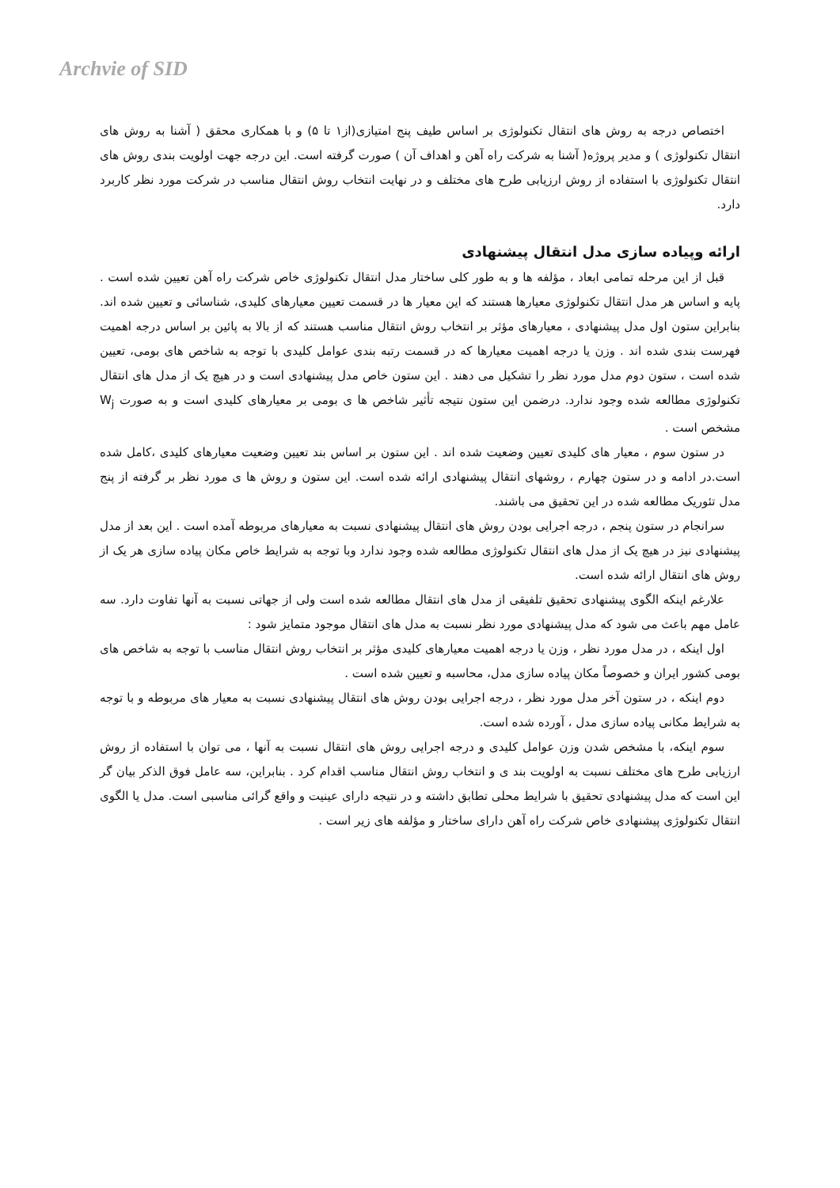Archvie of SID
اختصاص درجه به روش های انتقال تکنولوژی بر اساس طیف پنج امتیازی(از۱ تا ۵) و با همکاری محقق ( آشنا به روش های انتقال تکنولوژی ) و مدیر پروژه( آشنا به شرکت راه آهن و اهداف آن ) صورت گرفته است. این درجه جهت اولویت بندی روش های انتقال تکنولوژی با استفاده از روش ارزیابی طرح های مختلف و در نهایت انتخاب روش انتقال مناسب در شرکت مورد نظر کاربرد دارد.
ارائه وپیاده سازی مدل انتقال پیشنهادی
قبل از این مرحله تمامی ابعاد ، مؤلفه ها و به طور کلی ساختار مدل انتقال تکنولوژی خاص شرکت راه آهن تعیین شده است . پایه و اساس هر مدل انتقال تکنولوژی معیارها هستند که این معیار ها در قسمت تعیین معیارهای کلیدی، شناسائی و تعیین شده اند. بنابراین ستون اول مدل پیشنهادی ، معیارهای مؤثر بر انتخاب روش انتقال مناسب هستند که از بالا به پائین بر اساس درجه اهمیت فهرست بندی شده اند . وزن یا درجه اهمیت معیارها که در قسمت رتبه بندی عوامل کلیدی با توجه به شاخص های بومی، تعیین شده است ، ستون دوم مدل مورد نظر را تشکیل می دهند . این ستون خاص مدل پیشنهادی است و در هیچ یک از مدل های انتقال تکنولوژی مطالعه شده وجود ندارد. درضمن این ستون نتیجه تأثیر شاخص ها ی بومی بر معیارهای کلیدی است و به صورت W<sub>j</sub> مشخص است .
در ستون سوم ، معیار های کلیدی تعیین وضعیت شده اند . این ستون بر اساس بند تعیین وضعیت معیارهای کلیدی ،کامل شده است.در ادامه و در ستون چهارم ، روشهای انتقال پیشنهادی ارائه شده است. این ستون و روش ها ی مورد نظر بر گرفته از پنج مدل تئوریک مطالعه شده در این تحقیق می باشند.
سرانجام در ستون پنجم ، درجه اجرایی بودن روش های انتقال پیشنهادی نسبت به معیارهای مربوطه آمده است . این بعد از مدل پیشنهادی نیز در هیچ یک از مدل های انتقال تکنولوژی مطالعه شده وجود ندارد وبا توجه به شرایط خاص مکان پیاده سازی هر یک از روش های انتقال ارائه شده است.
علارغم اینکه الگوی پیشنهادی تحقیق تلفیقی از مدل های انتقال مطالعه شده است ولی از جهاتی نسبت به آنها تفاوت دارد. سه عامل مهم باعث می شود که مدل پیشنهادی مورد نظر نسبت به مدل های انتقال موجود متمایز شود :
اول اینکه ، در مدل مورد نظر ، وزن یا درجه اهمیت معیارهای کلیدی مؤثر بر انتخاب روش انتقال مناسب با توجه به شاخص های بومی کشور ایران و خصوصاً مکان پیاده سازی مدل، محاسبه و تعیین شده است .
دوم اینکه ، در ستون آخر مدل مورد نظر ، درجه اجرایی بودن روش های انتقال پیشنهادی نسبت به معیار های مربوطه و با توجه به شرایط مکانی پیاده سازی مدل ، آورده شده است.
سوم اینکه، با مشخص شدن وزن عوامل کلیدی و درجه اجرایی روش های انتقال نسبت به آنها ، می توان با استفاده از روش ارزیابی طرح های مختلف نسبت به اولویت بند ی و انتخاب روش انتقال مناسب اقدام کرد . بنابراین، سه عامل فوق الذکر بیان گر این است که مدل پیشنهادی تحقیق با شرایط محلی تطابق داشته و در نتیجه دارای عینیت و واقع گرائی مناسبی است. مدل یا الگوی انتقال تکنولوژی پیشنهادی خاص شرکت راه آهن دارای ساختار و مؤلفه های زیر است .